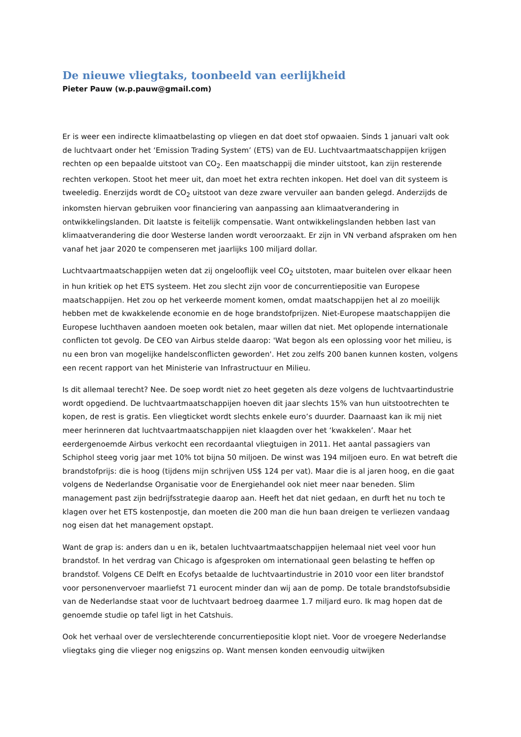De nieuwe vliegtaks, toonbeeld van eerlijkheid
Pieter Pauw (w.p.pauw@gmail.com)
Er is weer een indirecte klimaatbelasting op vliegen en dat doet stof opwaaien. Sinds 1 januari valt ook de luchtvaart onder het ‘Emission Trading System’ (ETS) van de EU. Luchtvaartmaatschappijen krijgen rechten op een bepaalde uitstoot van CO<sub>2</sub>. Een maatschappij die minder uitstoot, kan zijn resterende rechten verkopen. Stoot het meer uit, dan moet het extra rechten inkopen. Het doel van dit systeem is tweeledig. Enerzijds wordt de CO<sub>2</sub> uitstoot van deze zware vervuiler aan banden gelegd. Anderzijds de inkomsten hiervan gebruiken voor financiering van aanpassing aan klimaatverandering in ontwikkelingslanden. Dit laatste is feitelijk compensatie. Want ontwikkelingslanden hebben last van klimaatverandering die door Westerse landen wordt veroorzaakt. Er zijn in VN verband afspraken om hen vanaf het jaar 2020 te compenseren met jaarlijks 100 miljard dollar.
Luchtvaartmaatschappijen weten dat zij ongelooflijk veel CO<sub>2</sub> uitstoten, maar buitelen over elkaar heen in hun kritiek op het ETS systeem. Het zou slecht zijn voor de concurrentiepositie van Europese maatschappijen. Het zou op het verkeerde moment komen, omdat maatschappijen het al zo moeilijk hebben met de kwakkelende economie en de hoge brandstofprijzen. Niet-Europese maatschappijen die Europese luchthaven aandoen moeten ook betalen, maar willen dat niet. Met oplopende internationale conflicten tot gevolg. De CEO van Airbus stelde daarop: 'Wat begon als een oplossing voor het milieu, is nu een bron van mogelijke handelsconflicten geworden'. Het zou zelfs 200 banen kunnen kosten, volgens een recent rapport van het Ministerie van Infrastructuur en Milieu.
Is dit allemaal terecht? Nee. De soep wordt niet zo heet gegeten als deze volgens de luchtvaartindustrie wordt opgediend. De luchtvaartmaatschappijen hoeven dit jaar slechts 15% van hun uitstootrechten te kopen, de rest is gratis. Een vliegticket wordt slechts enkele euro’s duurder. Daarnaast kan ik mij niet meer herinneren dat luchtvaartmaatschappijen niet klaagden over het ‘kwakkelen’. Maar het eerdergenoemde Airbus verkocht een recordaantal vliegtuigen in 2011. Het aantal passagiers van Schiphol steeg vorig jaar met 10% tot bijna 50 miljoen. De winst was 194 miljoen euro. En wat betreft die brandstofprijs: die is hoog (tijdens mijn schrijven US$ 124 per vat). Maar die is al jaren hoog, en die gaat volgens de Nederlandse Organisatie voor de Energiehandel ook niet meer naar beneden. Slim management past zijn bedrijfsstrategie daarop aan. Heeft het dat niet gedaan, en durft het nu toch te klagen over het ETS kostenpostje, dan moeten die 200 man die hun baan dreigen te verliezen vandaag nog eisen dat het management opstapt.
Want de grap is: anders dan u en ik, betalen luchtvaartmaatschappijen helemaal niet veel voor hun brandstof. In het verdrag van Chicago is afgesproken om internationaal geen belasting te heffen op brandstof. Volgens CE Delft en Ecofys betaalde de luchtvaartindustrie in 2010 voor een liter brandstof voor personenvervoer maarliefst 71 eurocent minder dan wij aan de pomp. De totale brandstofsubsidie van de Nederlandse staat voor de luchtvaart bedroeg daarmee 1.7 miljard euro. Ik mag hopen dat de genoemde studie op tafel ligt in het Catshuis.
Ook het verhaal over de verslechterende concurrentiepositie klopt niet. Voor de vroegere Nederlandse vliegtaks ging die vlieger nog enigszins op. Want mensen konden eenvoudig uitwijken